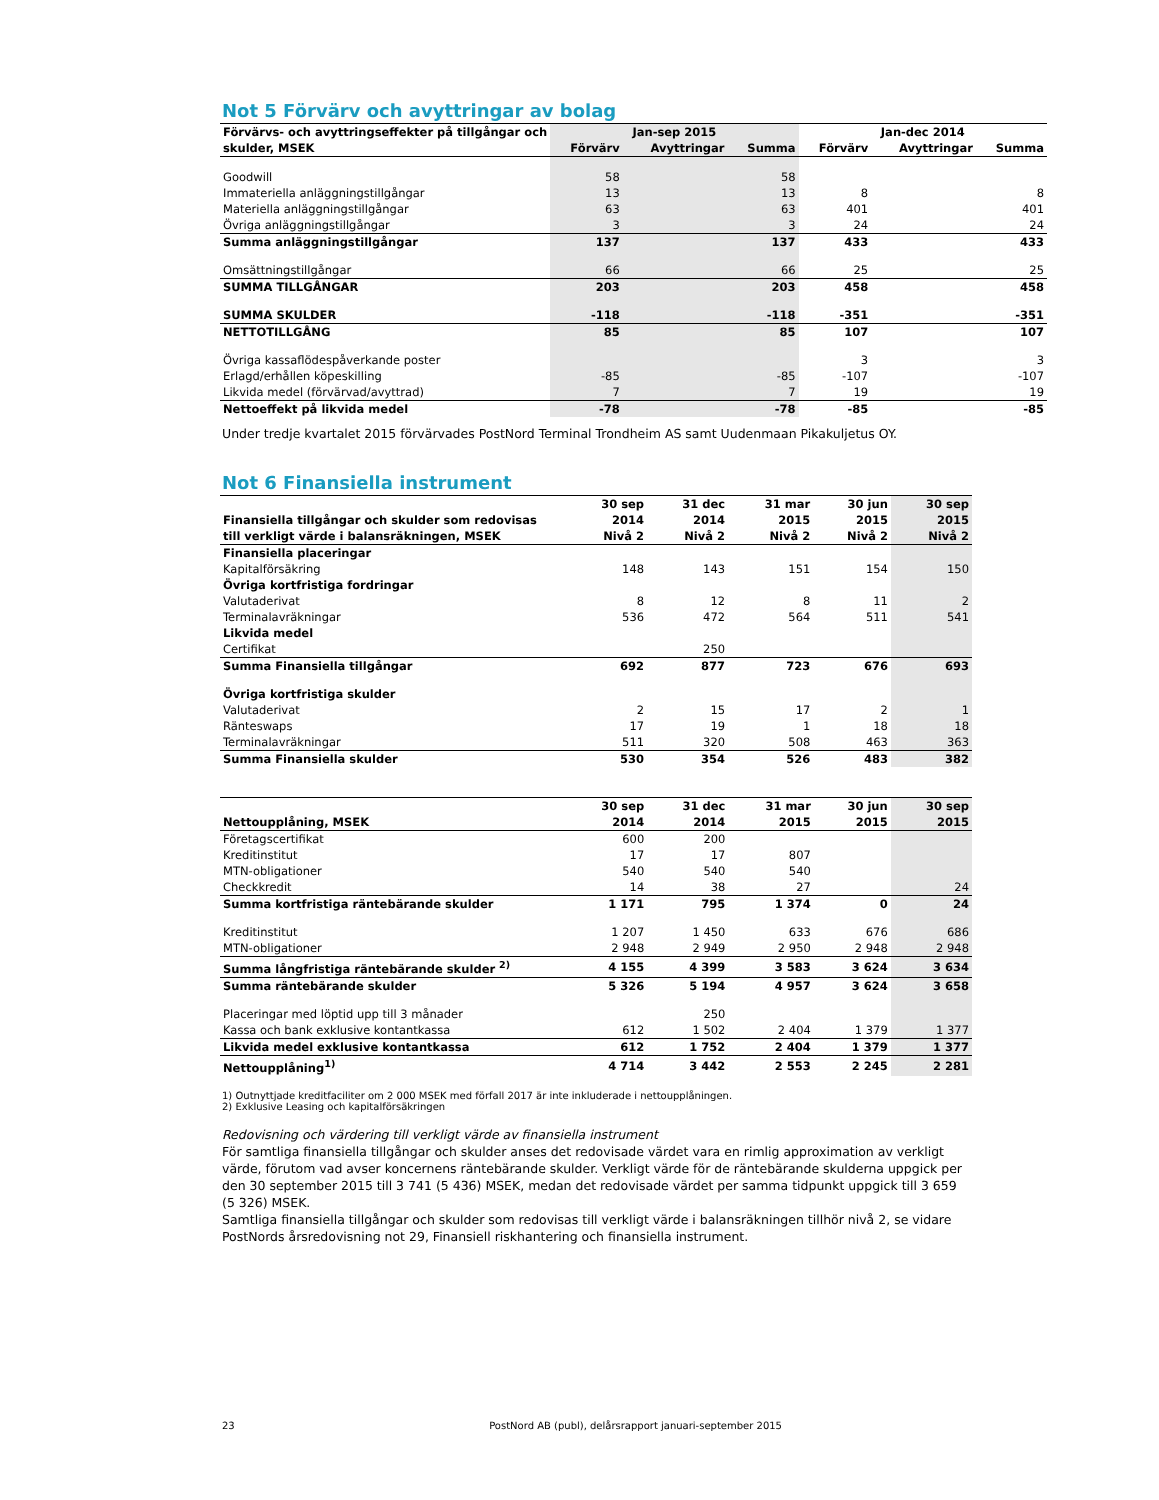Not 5 Förvärv och avyttringar av bolag
| Förvärvs- och avyttringseffekter på tillgångar och | Jan-sep 2015 | | | Jan-dec 2014 | | |
| --- | --- | --- | --- | --- | --- | --- |
| skulder, MSEK | Förvärv | Avyttringar | Summa | Förvärv | Avyttringar | Summa |
| Goodwill | 58 | | 58 | | | |
| Immateriella anläggningstillgångar | 13 | | 13 | 8 | | 8 |
| Materiella anläggningstillgångar | 63 | | 63 | 401 | | 401 |
| Övriga anläggningstillgångar | 3 | | 3 | 24 | | 24 |
| Summa anläggningstillgångar | 137 | | 137 | 433 | | 433 |
| Omsättningstillgångar | 66 | | 66 | 25 | | 25 |
| SUMMA TILLGÅNGAR | 203 | | 203 | 458 | | 458 |
| SUMMA SKULDER | -118 | | -118 | -351 | | -351 |
| NETTOTILLGÅNG | 85 | | 85 | 107 | | 107 |
| Övriga kassaflödespåverkande poster | | | | 3 | | 3 |
| Erlagd/erhållen köpeskilling | -85 | | -85 | -107 | | -107 |
| Likvida medel (förvärvad/avyttrad) | 7 | | 7 | 19 | | 19 |
| Nettoeffekt på likvida medel | -78 | | -78 | -85 | | -85 |
Under tredje kvartalet 2015 förvärvades PostNord Terminal Trondheim AS samt Uudenmaan Pikakuljetus OY.
Not 6 Finansiella instrument
| | 30 sep | 31 dec | 31 mar | 30 jun | 30 sep |
| --- | --- | --- | --- | --- | --- |
| Finansiella tillgångar och skulder som redovisas | 2014 | 2014 | 2015 | 2015 | 2015 |
| till verkligt värde i balansräkningen, MSEK | Nivå 2 | Nivå 2 | Nivå 2 | Nivå 2 | Nivå 2 |
| Finansiella placeringar | | | | | |
| Kapitalförsäkring | 148 | 143 | 151 | 154 | 150 |
| Övriga kortfristiga fordringar | | | | | |
| Valutaderivat | 8 | 12 | 8 | 11 | 2 |
| Terminalavräkningar | 536 | 472 | 564 | 511 | 541 |
| Likvida medel | | | | | |
| Certifikat | | 250 | | | |
| Summa Finansiella tillgångar | 692 | 877 | 723 | 676 | 693 |
| Övriga kortfristiga skulder | | | | | |
| Valutaderivat | 2 | 15 | 17 | 2 | 1 |
| Ränteswaps | 17 | 19 | 1 | 18 | 18 |
| Terminalavräkningar | 511 | 320 | 508 | 463 | 363 |
| Summa Finansiella skulder | 530 | 354 | 526 | 483 | 382 |
| | 30 sep | 31 dec | 31 mar | 30 jun | 30 sep |
| --- | --- | --- | --- | --- | --- |
| Nettoupplåning, MSEK | 2014 | 2014 | 2015 | 2015 | 2015 |
| Företagscertifikat | 600 | 200 | | | |
| Kreditinstitut | 17 | 17 | 807 | | |
| MTN-obligationer | 540 | 540 | 540 | | |
| Checkkredit | 14 | 38 | 27 | | 24 |
| Summa kortfristiga räntebärande skulder | 1 171 | 795 | 1 374 | 0 | 24 |
| Kreditinstitut | 1 207 | 1 450 | 633 | 676 | 686 |
| MTN-obligationer | 2 948 | 2 949 | 2 950 | 2 948 | 2 948 |
| Summa långfristiga räntebärande skulder <sup>2)</sup> | 4 155 | 4 399 | 3 583 | 3 624 | 3 634 |
| Summa räntebärande skulder | 5 326 | 5 194 | 4 957 | 3 624 | 3 658 |
| Placeringar med löptid upp till 3 månader | | 250 | | | |
| Kassa och bank exklusive kontantkassa | 612 | 1 502 | 2 404 | 1 379 | 1 377 |
| Likvida medel exklusive kontantkassa | 612 | 1 752 | 2 404 | 1 379 | 1 377 |
| Nettoupplåning<sup>1)</sup> | 4 714 | 3 442 | 2 553 | 2 245 | 2 281 |
1) Outnyttjade kreditfaciliter om 2 000 MSEK med förfall 2017 är inte inkluderade i nettoupplåningen.
2) Exklusive Leasing och kapitalförsäkringen
Redovisning och värdering till verkligt värde av finansiella instrument
För samtliga finansiella tillgångar och skulder anses det redovisade värdet vara en rimlig approximation av verkligt värde, förutom vad avser koncernens räntebärande skulder. Verkligt värde för de räntebärande skulderna uppgick per den 30 september 2015 till 3 741 (5 436) MSEK, medan det redovisade värdet per samma tidpunkt uppgick till 3 659 (5 326) MSEK.
Samtliga finansiella tillgångar och skulder som redovisas till verkligt värde i balansräkningen tillhör nivå 2, se vidare PostNords årsredovisning not 29, Finansiell riskhantering och finansiella instrument.
23 PostNord AB (publ), delårsrapport januari-september 2015